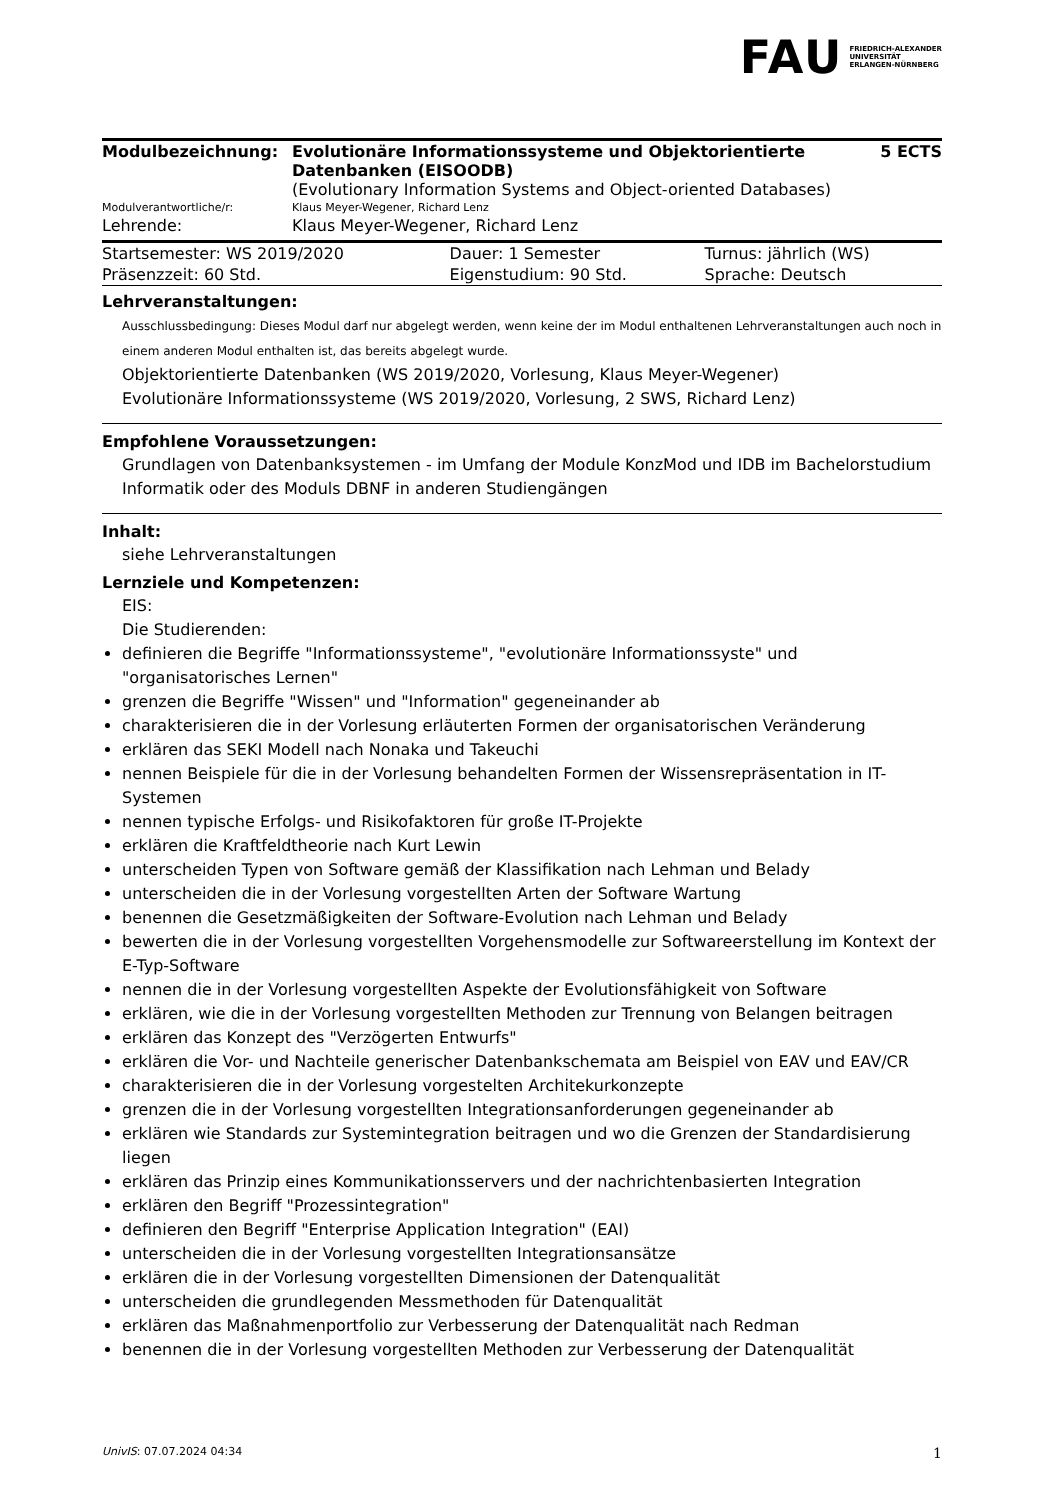FAU FRIEDRICH-ALEXANDER
UNIVERSITÄT
ERLANGEN-NÜRNBERG
| Modulbezeichnung: | Evolutionäre Informationssysteme und Objektorientierte Datenbanken (EISOODB) (Evolutionary Information Systems and Object-oriented Databases) | 5 ECTS |
| Modulverantwortliche/r: | Klaus Meyer-Wegener, Richard Lenz | |
| Lehrende: | Klaus Meyer-Wegener, Richard Lenz | |
| Startsemester: WS 2019/2020 | Dauer: 1 Semester | Turnus: jährlich (WS) |
| Präsenzzeit: 60 Std. | Eigenstudium: 90 Std. | Sprache: Deutsch |
Lehrveranstaltungen:
Ausschlussbedingung: Dieses Modul darf nur abgelegt werden, wenn keine der im Modul enthaltenen Lehrveranstaltungen auch noch in einem anderen Modul enthalten ist, das bereits abgelegt wurde.
Objektorientierte Datenbanken (WS 2019/2020, Vorlesung, Klaus Meyer-Wegener)
Evolutionäre Informationssysteme (WS 2019/2020, Vorlesung, 2 SWS, Richard Lenz)
Empfohlene Voraussetzungen:
Grundlagen von Datenbanksystemen - im Umfang der Module KonzMod und IDB im Bachelorstudium Informatik oder des Moduls DBNF in anderen Studiengängen
Inhalt:
siehe Lehrveranstaltungen
Lernziele und Kompetenzen:
EIS:
Die Studierenden:
definieren die Begriffe "Informationssysteme", "evolutionäre Informationssyste" und "organisatorisches Lernen"
grenzen die Begriffe "Wissen" und "Information" gegeneinander ab
charakterisieren die in der Vorlesung erläuterten Formen der organisatorischen Veränderung
erklären das SEKI Modell nach Nonaka und Takeuchi
nennen Beispiele für die in der Vorlesung behandelten Formen der Wissensrepräsentation in IT-Systemen
nennen typische Erfolgs- und Risikofaktoren für große IT-Projekte
erklären die Kraftfeldtheorie nach Kurt Lewin
unterscheiden Typen von Software gemäß der Klassifikation nach Lehman und Belady
unterscheiden die in der Vorlesung vorgestellten Arten der Software Wartung
benennen die Gesetzmäßigkeiten der Software-Evolution nach Lehman und Belady
bewerten die in der Vorlesung vorgestellten Vorgehensmodelle zur Softwareerstellung im Kontext der E-Typ-Software
nennen die in der Vorlesung vorgestellten Aspekte der Evolutionsfähigkeit von Software
erklären, wie die in der Vorlesung vorgestellten Methoden zur Trennung von Belangen beitragen
erklären das Konzept des "Verzögerten Entwurfs"
erklären die Vor- und Nachteile generischer Datenbankschemata am Beispiel von EAV und EAV/CR
charakterisieren die in der Vorlesung vorgestelten Architekurkonzepte
grenzen die in der Vorlesung vorgestellten Integrationsanforderungen gegeneinander ab
erklären wie Standards zur Systemintegration beitragen und wo die Grenzen der Standardisierung liegen
erklären das Prinzip eines Kommunikationsservers und der nachrichtenbasierten Integration
erklären den Begriff "Prozessintegration"
definieren den Begriff "Enterprise Application Integration" (EAI)
unterscheiden die in der Vorlesung vorgestellten Integrationsansätze
erklären die in der Vorlesung vorgestellten Dimensionen der Datenqualität
unterscheiden die grundlegenden Messmethoden für Datenqualität
erklären das Maßnahmenportfolio zur Verbesserung der Datenqualität nach Redman
benennen die in der Vorlesung vorgestellten Methoden zur Verbesserung der Datenqualität
UnivIS: 07.07.2024 04:34 1